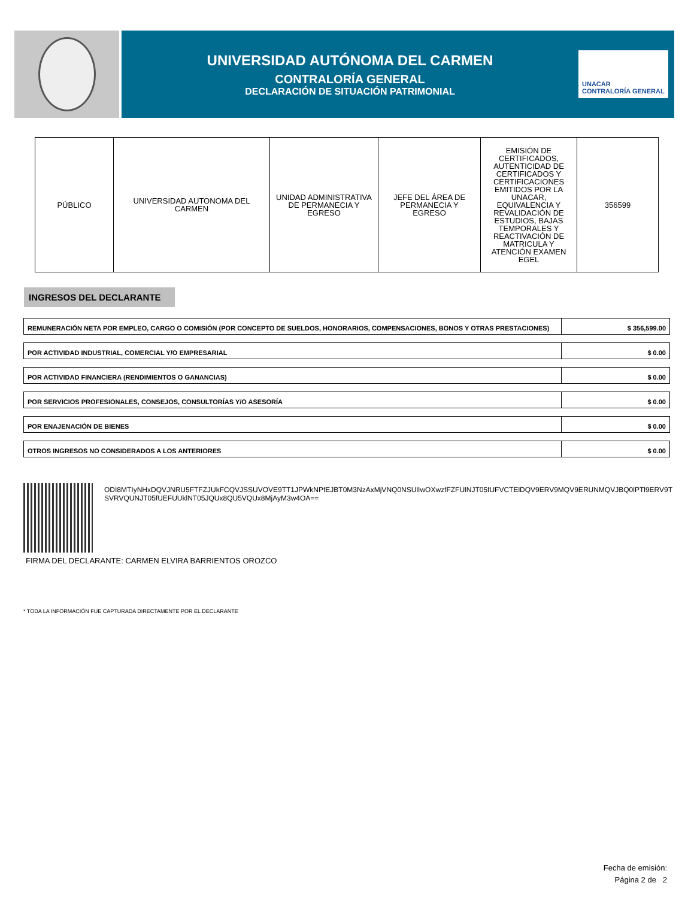UNIVERSIDAD AUTÓNOMA DEL CARMEN
CONTRALORÍA GENERAL
DECLARACIÓN DE SITUACIÓN PATRIMONIAL
UNACAR
CONTRALORÍA GENERAL
| PÚBLICO | UNIVERSIDAD AUTONOMA DEL CARMEN | UNIDAD ADMINISTRATIVA DE PERMANECIA Y EGRESO | JEFE DEL ÁREA DE PERMANECIA Y EGRESO | EMISIÓN DE CERTIFICADOS, AUTENTICIDAD DE CERTIFICADOS Y CERTIFICACIONES EMITIDOS POR LA UNACAR, EQUIVALENCIA Y REVALIDACIÓN DE ESTUDIOS, BAJAS TEMPORALES Y REACTIVACIÓN DE MATRICULA Y ATENCIÓN EXAMEN EGEL | 356599 |
INGRESOS DEL DECLARANTE
| REMUNERACIÓN NETA POR EMPLEO, CARGO O COMISIÓN (POR CONCEPTO DE SUELDOS, HONORARIOS, COMPENSACIONES, BONOS Y OTRAS PRESTACIONES) | $ 356,599.00 |
| POR ACTIVIDAD INDUSTRIAL, COMERCIAL Y/O EMPRESARIAL | $ 0.00 |
| POR ACTIVIDAD FINANCIERA (RENDIMIENTOS O GANANCIAS) | $ 0.00 |
| POR SERVICIOS PROFESIONALES, CONSEJOS, CONSULTORÍAS Y/O ASESORÍA | $ 0.00 |
| POR ENAJENACIÓN DE BIENES | $ 0.00 |
| OTROS INGRESOS NO CONSIDERADOS A LOS ANTERIORES | $ 0.00 |
ODI8MTIyNHxDQVJNRU5FTFZJUkFCQVJSSUVOVE9TT1JPWkNPfEJBT0M3NzAxMjVNQ0NSUlIwOXwzfFZFUlNJT05fUFVCTElDQV9ERV9MQV9ERUNMQVJBQ0lPTl9ERV9TSVRVQUNJT05fUEFUUklNT05JQUx8QU5VQUx8MjAyM3w4OA==
FIRMA DEL DECLARANTE: CARMEN ELVIRA BARRIENTOS OROZCO
* TODA LA INFORMACIÓN FUE CAPTURADA DIRECTAMENTE POR EL DECLARANTE
Fecha de emisión:
Página 2 de 2